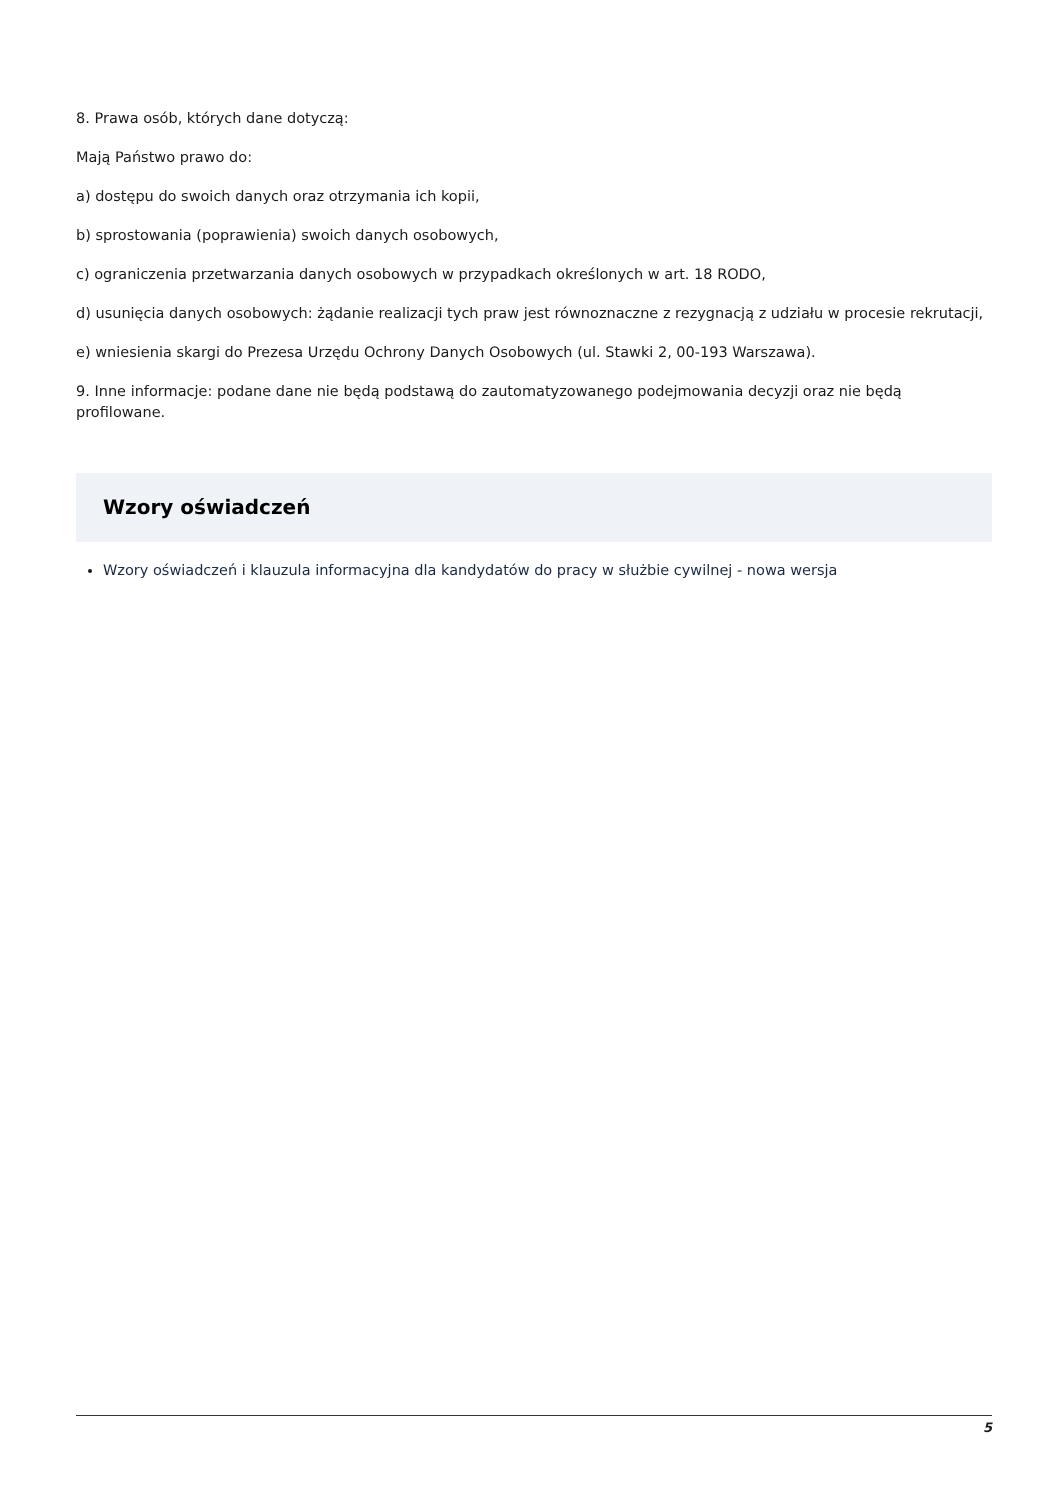8. Prawa osób, których dane dotyczą:
Mają Państwo prawo do:
a) dostępu do swoich danych oraz otrzymania ich kopii,
b) sprostowania (poprawienia) swoich danych osobowych,
c) ograniczenia przetwarzania danych osobowych w przypadkach określonych w art. 18 RODO,
d) usunięcia danych osobowych: żądanie realizacji tych praw jest równoznaczne z rezygnacją z udziału w procesie rekrutacji,
e) wniesienia skargi do Prezesa Urzędu Ochrony Danych Osobowych (ul. Stawki 2, 00-193 Warszawa).
9. Inne informacje: podane dane nie będą podstawą do zautomatyzowanego podejmowania decyzji oraz nie będą profilowane.
Wzory oświadczeń
Wzory oświadczeń i klauzula informacyjna dla kandydatów do pracy w służbie cywilnej - nowa wersja
5